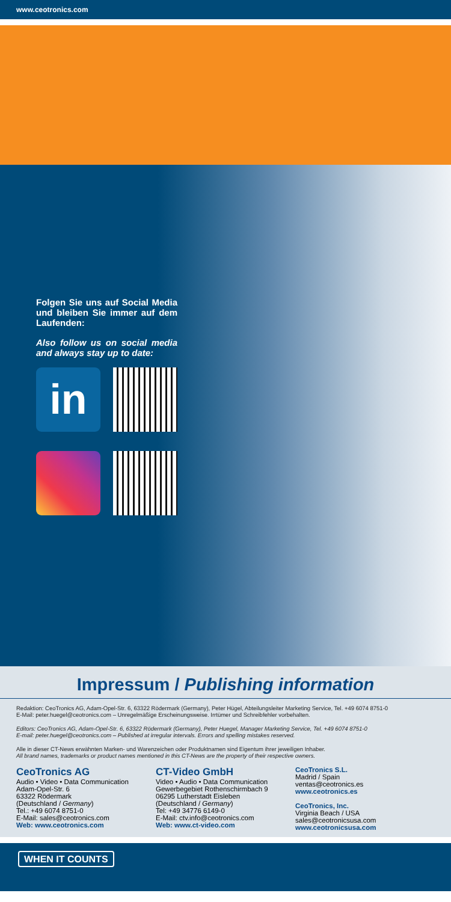www.ceotronics.com
Folgen Sie uns auf Social Media und bleiben Sie immer auf dem Laufenden:
Also follow us on social media and always stay up to date:
in
Impressum / Publishing information
Redaktion: CeoTronics AG, Adam-Opel-Str. 6, 63322 Rödermark (Germany), Peter Hügel, Abteilungsleiter Marketing Service, Tel. +49 6074 8751-0
E-Mail: peter.huegel@ceotronics.com – Unregelmäßige Erscheinungsweise. Irrtümer und Schreibfehler vorbehalten.
Editors: CeoTronics AG, Adam-Opel-Str. 6, 63322 Rödermark (Germany), Peter Huegel, Manager Marketing Service, Tel. +49 6074 8751-0
E-mail: peter.huegel@ceotronics.com – Published at irregular intervals. Errors and spelling mistakes reserved.
Alle in dieser CT-News erwähnten Marken- und Warenzeichen oder Produktnamen sind Eigentum ihrer jeweiligen Inhaber.
All brand names, trademarks or product names mentioned in this CT-News are the property of their respective owners.
CeoTronics AG
Audio • Video • Data Communication
Adam-Opel-Str. 6
63322 Rödermark
(Deutschland / Germany)
Tel.: +49 6074 8751-0
E-Mail: sales@ceotronics.com
Web: www.ceotronics.com
CT-Video GmbH
Video • Audio • Data Communication
Gewerbegebiet Rothenschirmbach 9
06295 Lutherstadt Eisleben
(Deutschland / Germany)
Tel: +49 34776 6149-0
E-Mail: ctv.info@ceotronics.com
Web: www.ct-video.com
CeoTronics S.L.
Madrid / Spain
ventas@ceotronics.es
www.ceotronics.es
CeoTronics, Inc.
Virginia Beach / USA
sales@ceotronicsusa.com
www.ceotronicsusa.com
WHEN IT COUNTS